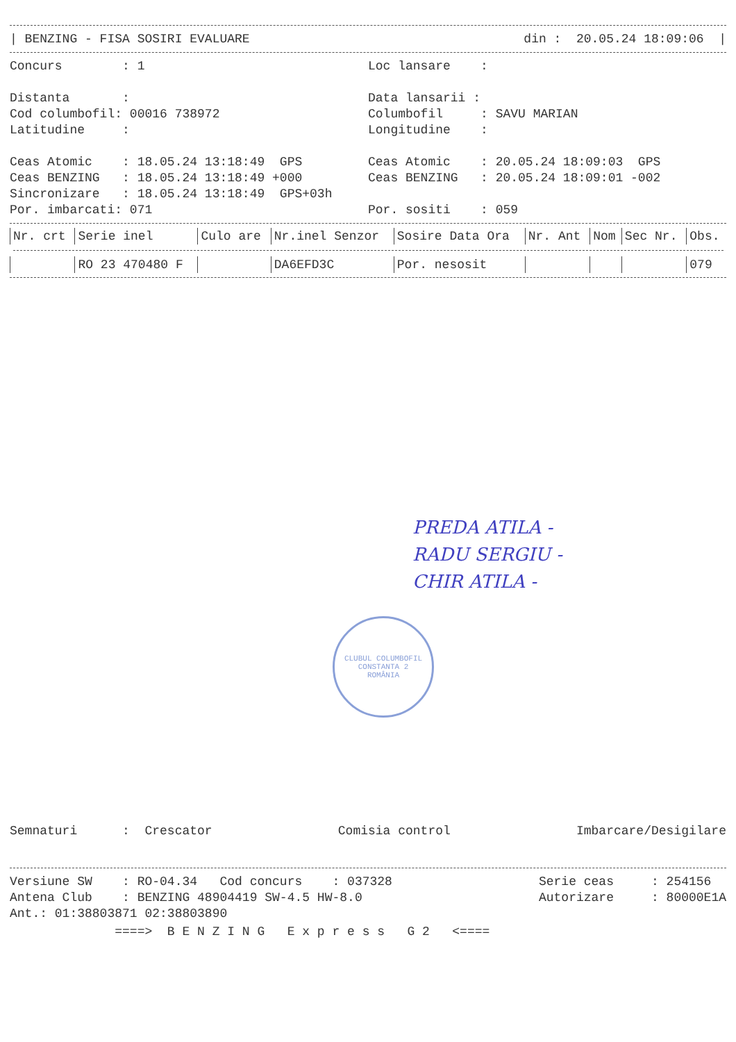| BENZING - FISA SOSIRI EVALUARE
din : 20.05.24 18:09:06 |
Concurs : 1
Distanta :
Cod columbofil: 00016 738972
Latitudine :
Ceas Atomic : 18.05.24 13:18:49 GPS
Ceas BENZING : 18.05.24 13:18:49 +000
Sincronizare : 18.05.24 13:18:49 GPS+03h
Por. imbarcati: 071
Loc lansare :
Data lansarii :
Columbofil : SAVU MARIAN
Longitudine :
Ceas Atomic : 20.05.24 18:09:03 GPS
Ceas BENZING : 20.05.24 18:09:01 -002
Por. sositi : 059
| Nr. crt | Serie inel | Culo are | Nr.inel Senzor | Sosire Data Ora | Nr. Ant | Nom | Sec Nr. | Obs. |
| --- | --- | --- | --- | --- | --- | --- | --- | --- |
| | RO 23 470480 F | | DA6EFD3C | Por. nesosit | | | | 079 |
PREDA ATILA -
RADU SERGIU -
CHIR ATILA -
CLUBUL COLUMBOFIL CONSTANTA 2
ROMÂNIA
Semnaturi : Crescator
Comisia control
Imbarcare/Desigilare
Versiune SW : RO-04.34 Cod concurs : 037328
Antena Club : BENZING 48904419 SW-4.5 HW-8.0
Ant.: 01:38803871 02:38803890
Serie ceas : 254156
Autorizare : 80000E1A
====> B E N Z I N G E x p r e s s G 2 <====